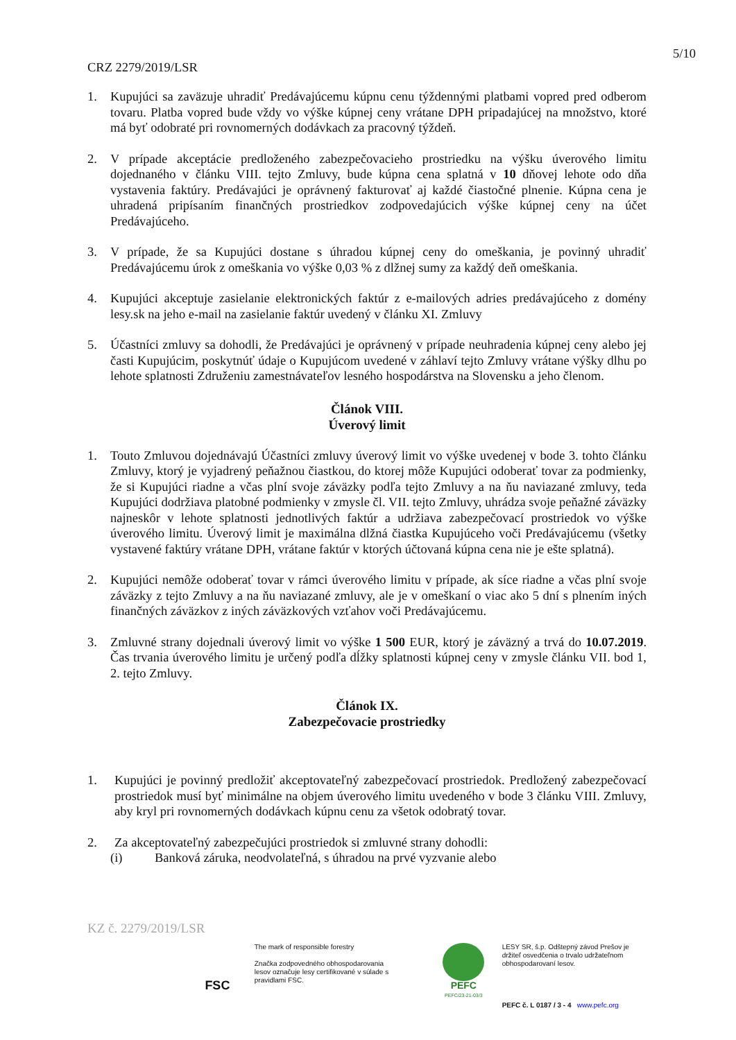5/10
CRZ 2279/2019/LSR
1. Kupujúci sa zaväzuje uhradiť Predávajúcemu kúpnu cenu týždennými platbami vopred pred odberom tovaru. Platba vopred bude vždy vo výške kúpnej ceny vrátane DPH pripadajúcej na množstvo, ktoré má byť odobraté pri rovnomerných dodávkach za pracovný týždeň.
2. V prípade akceptácie predloženého zabezpečovacieho prostriedku na výšku úverového limitu dojednaného v článku VIII. tejto Zmluvy, bude kúpna cena splatná v 10 dňovej lehote odo dňa vystavenia faktúry. Predávajúci je oprávnený fakturovať aj každé čiastočné plnenie. Kúpna cena je uhradená pripísaním finančných prostriedkov zodpovedajúcich výške kúpnej ceny na účet Predávajúceho.
3. V prípade, že sa Kupujúci dostane s úhradou kúpnej ceny do omeškania, je povinný uhradiť Predávajúcemu úrok z omeškania vo výške 0,03 % z dlžnej sumy za každý deň omeškania.
4. Kupujúci akceptuje zasielanie elektronických faktúr z e-mailových adries predávajúceho z domény lesy.sk na jeho e-mail na zasielanie faktúr uvedený v článku XI. Zmluvy
5. Účastníci zmluvy sa dohodli, že Predávajúci je oprávnený v prípade neuhradenia kúpnej ceny alebo jej časti Kupujúcim, poskytnúť údaje o Kupujúcom uvedené v záhlaví tejto Zmluvy vrátane výšky dlhu po lehote splatnosti Združeniu zamestnávateľov lesného hospodárstva na Slovensku a jeho členom.
Článok VIII.
Úverový limit
1. Touto Zmluvou dojednávajú Účastníci zmluvy úverový limit vo výške uvedenej v bode 3. tohto článku Zmluvy, ktorý je vyjadrený peňažnou čiastkou, do ktorej môže Kupujúci odoberať tovar za podmienky, že si Kupujúci riadne a včas plní svoje záväzky podľa tejto Zmluvy a na ňu naviazané zmluvy, teda Kupujúci dodržiava platobné podmienky v zmysle čl. VII. tejto Zmluvy, uhrádza svoje peňažné záväzky najneskôr v lehote splatnosti jednotlivých faktúr a udržiava zabezpečovací prostriedok vo výške úverového limitu. Úverový limit je maximálna dlžná čiastka Kupujúceho voči Predávajúcemu (všetky vystavené faktúry vrátane DPH, vrátane faktúr v ktorých účtovaná kúpna cena nie je ešte splatná).
2. Kupujúci nemôže odoberať tovar v rámci úverového limitu v prípade, ak síce riadne a včas plní svoje záväzky z tejto Zmluvy a na ňu naviazané zmluvy, ale je v omeškaní o viac ako 5 dní s plnením iných finančných záväzkov z iných záväzkových vzťahov voči Predávajúcemu.
3. Zmluvné strany dojednali úverový limit vo výške 1 500 EUR, ktorý je záväzný a trvá do 10.07.2019. Čas trvania úverového limitu je určený podľa dĺžky splatnosti kúpnej ceny v zmysle článku VII. bod 1, 2. tejto Zmluvy.
Článok IX.
Zabezpečovacie prostriedky
1. Kupujúci je povinný predložiť akceptovateľný zabezpečovací prostriedok. Predložený zabezpečovací prostriedok musí byť minimálne na objem úverového limitu uvedeného v bode 3 článku VIII. Zmluvy, aby kryl pri rovnomerných dodávkach kúpnu cenu za všetok odobratý tovar.
2. Za akceptovateľný zabezpečujúci prostriedok si zmluvné strany dohodli:
(i) Banková záruka, neodvolateľná, s úhradou na prvé vyzvanie alebo
KZ č. 2279/2019/LSR
FSC
The mark of responsible forestry
Značka zodpovedného obhospodarovania lesov označuje lesy certifikované v súlade s pravidlami FSC.
PEFC
PEFC/23-21-03/3
LESY SR, š.p. Odštepný závod Prešov je držiteľ osvedčenia o trvalo udržateľnom obhospodarovaní lesov.
PEFC č. L 0187 / 3 - 4 www.pefc.org